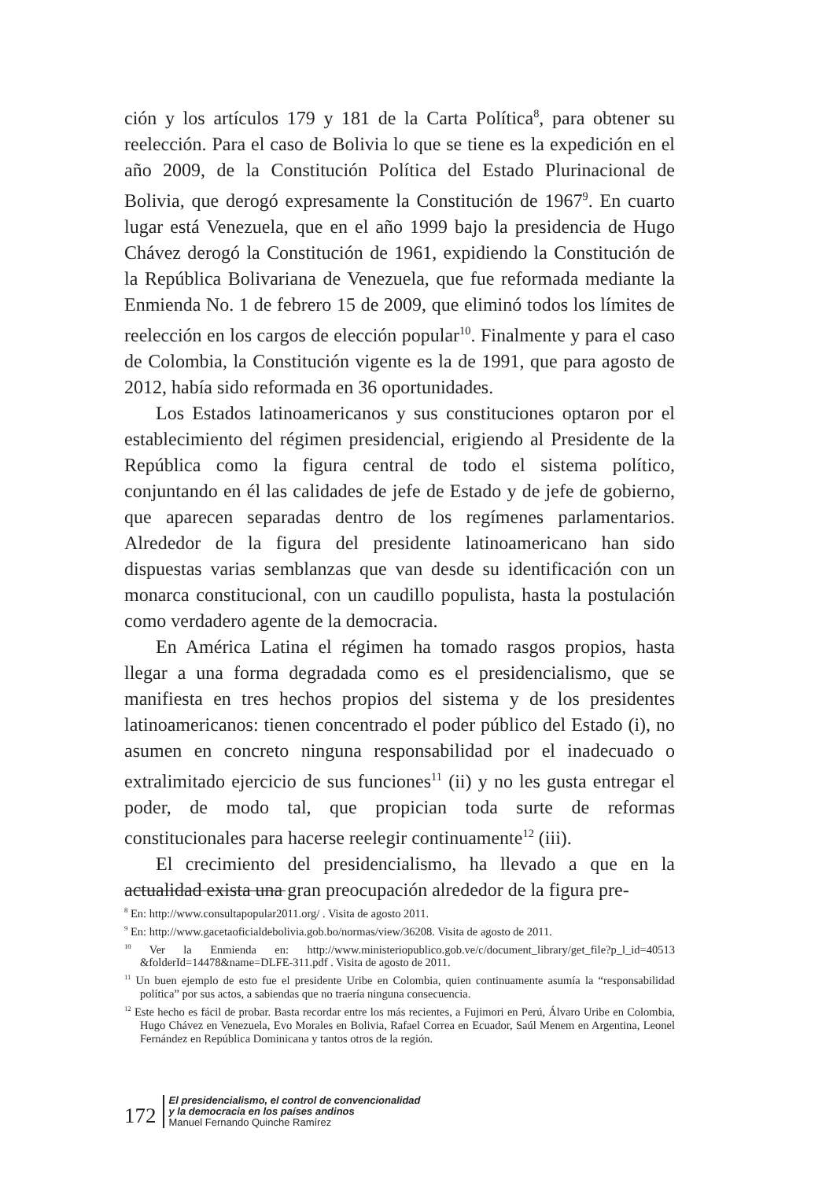ción y los artículos 179 y 181 de la Carta Política<sup>8</sup>, para obtener su reelección. Para el caso de Bolivia lo que se tiene es la expedición en el año 2009, de la Constitución Política del Estado Plurinacional de Bolivia, que derogó expresamente la Constitución de 1967<sup>9</sup>. En cuarto lugar está Venezuela, que en el año 1999 bajo la presidencia de Hugo Chávez derogó la Constitución de 1961, expidiendo la Constitución de la República Bolivariana de Venezuela, que fue reformada mediante la Enmienda No. 1 de febrero 15 de 2009, que eliminó todos los límites de reelección en los cargos de elección popular<sup>10</sup>. Finalmente y para el caso de Colombia, la Constitución vigente es la de 1991, que para agosto de 2012, había sido reformada en 36 oportunidades.
Los Estados latinoamericanos y sus constituciones optaron por el establecimiento del régimen presidencial, erigiendo al Presidente de la República como la figura central de todo el sistema político, conjuntando en él las calidades de jefe de Estado y de jefe de gobierno, que aparecen separadas dentro de los regímenes parlamentarios. Alrededor de la figura del presidente latinoamericano han sido dispuestas varias semblanzas que van desde su identificación con un monarca constitucional, con un caudillo populista, hasta la postulación como verdadero agente de la democracia.
En América Latina el régimen ha tomado rasgos propios, hasta llegar a una forma degradada como es el presidencialismo, que se manifiesta en tres hechos propios del sistema y de los presidentes latinoamericanos: tienen concentrado el poder público del Estado (i), no asumen en concreto ninguna responsabilidad por el inadecuado o extralimitado ejercicio de sus funciones<sup>11</sup> (ii) y no les gusta entregar el poder, de modo tal, que propician toda surte de reformas constitucionales para hacerse reelegir continuamente<sup>12</sup> (iii).
El crecimiento del presidencialismo, ha llevado a que en la actualidad exista una gran preocupación alrededor de la figura pre-
<sup>8</sup> En: http://www.consultapopular2011.org/ . Visita de agosto 2011.
<sup>9</sup> En: http://www.gacetaoficialdebolivia.gob.bo/normas/view/36208. Visita de agosto de 2011.
<sup>10</sup> Ver la Enmienda en: http://www.ministeriopublico.gob.ve/c/document_library/get_file?p_l_id=40513 &folderId=14478&name=DLFE-311.pdf . Visita de agosto de 2011.
<sup>11</sup> Un buen ejemplo de esto fue el presidente Uribe en Colombia, quien continuamente asumía la “responsabilidad política” por sus actos, a sabiendas que no traería ninguna consecuencia.
<sup>12</sup> Este hecho es fácil de probar. Basta recordar entre los más recientes, a Fujimori en Perú, Álvaro Uribe en Colombia, Hugo Chávez en Venezuela, Evo Morales en Bolivia, Rafael Correa en Ecuador, Saúl Menem en Argentina, Leonel Fernández en República Dominicana y tantos otros de la región.
172
El presidencialismo, el control de convencionalidad
y la democracia en los países andinos
Manuel Fernando Quinche Ramírez